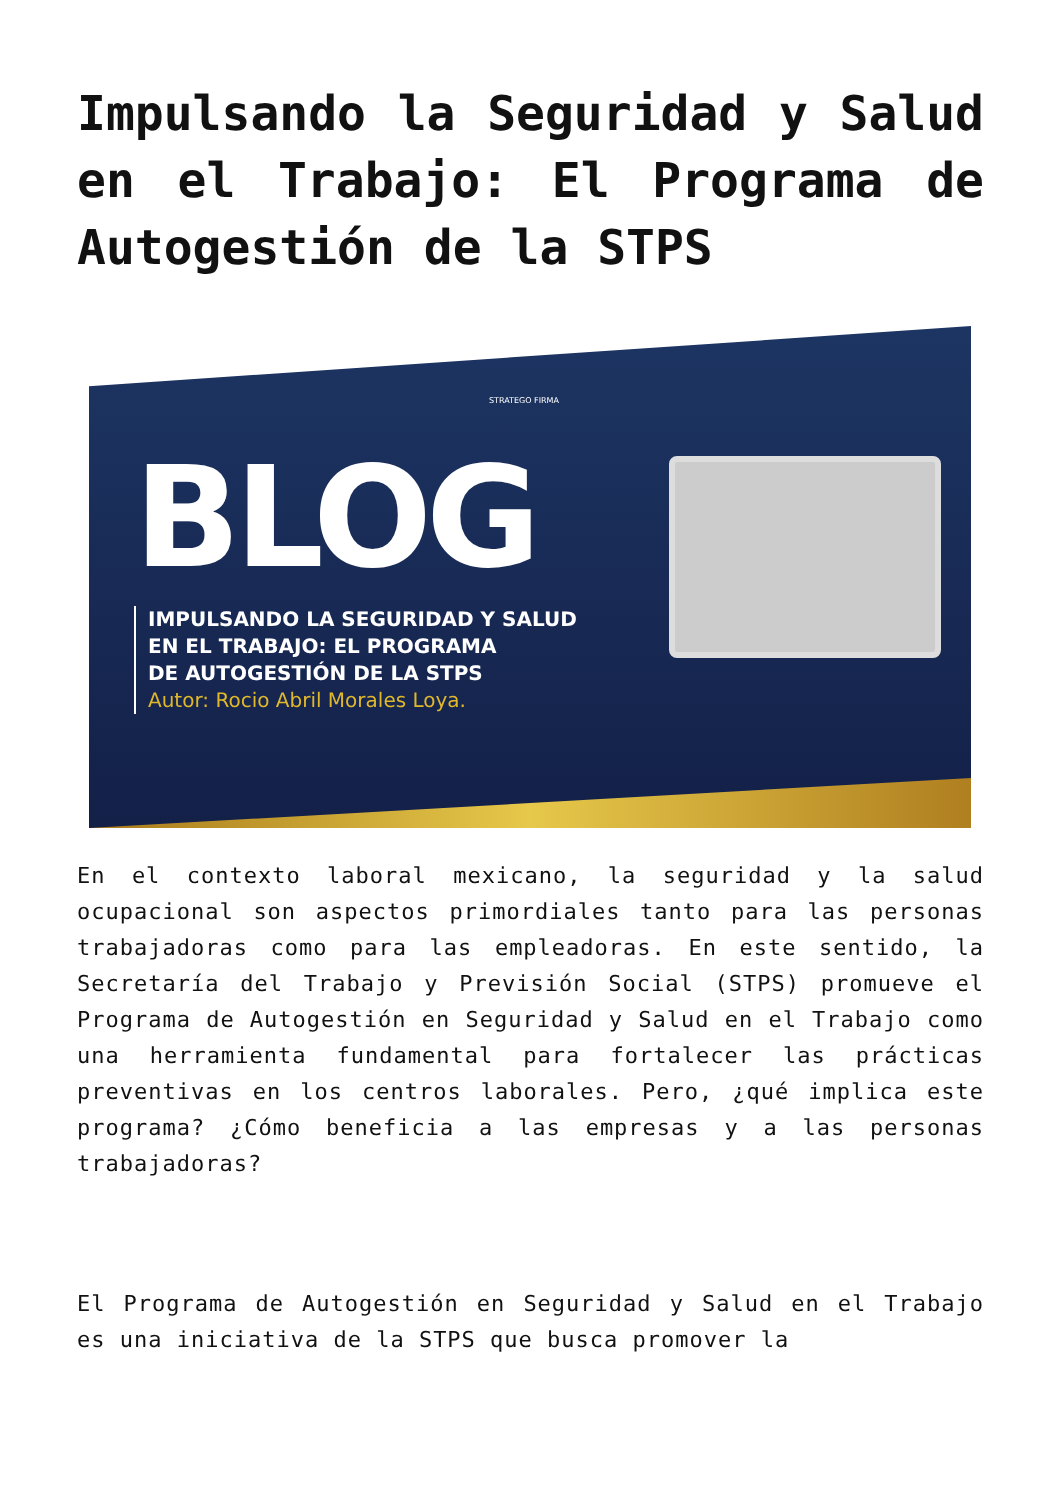Impulsando la Seguridad y Salud en el Trabajo: El Programa de Autogestión de la STPS
STRATEGO FIRMA
BLOG
IMPULSANDO LA SEGURIDAD Y SALUD
EN EL TRABAJO: EL PROGRAMA
DE AUTOGESTIÓN DE LA STPS
Autor: Rocio Abril Morales Loya.
En el contexto laboral mexicano, la seguridad y la salud ocupacional son aspectos primordiales tanto para las personas trabajadoras como para las empleadoras. En este sentido, la Secretaría del Trabajo y Previsión Social (STPS) promueve el Programa de Autogestión en Seguridad y Salud en el Trabajo como una herramienta fundamental para fortalecer las prácticas preventivas en los centros laborales. Pero, ¿qué implica este programa? ¿Cómo beneficia a las empresas y a las personas trabajadoras?
El Programa de Autogestión en Seguridad y Salud en el Trabajo es una iniciativa de la STPS que busca promover la